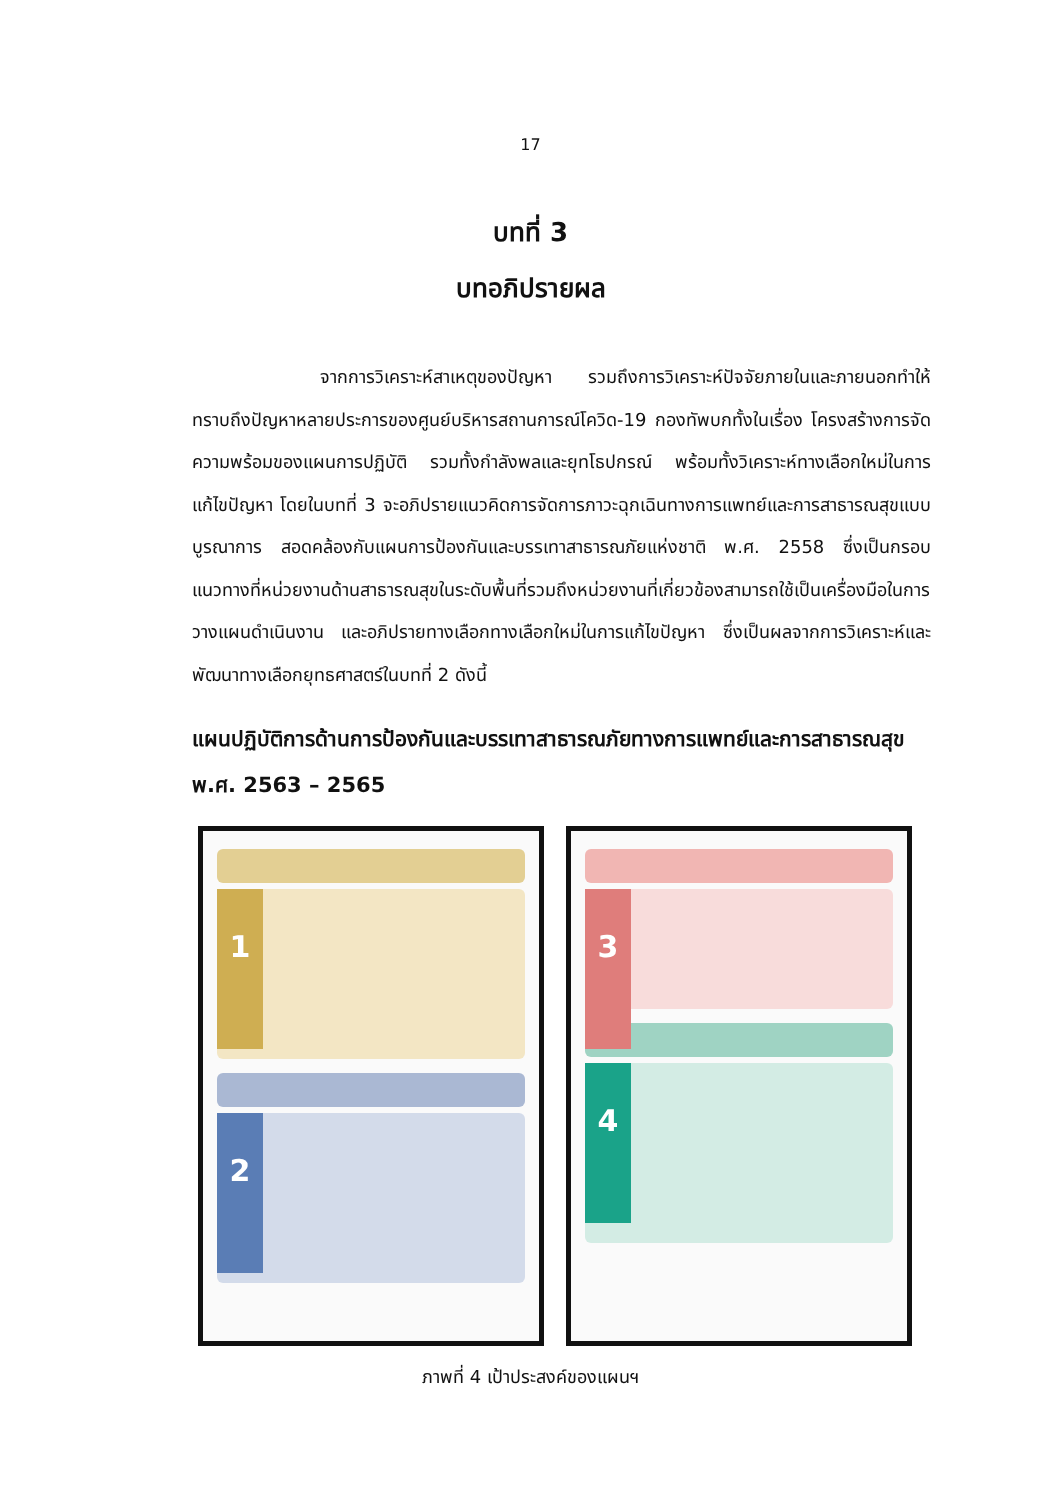17
บทที่ 3
บทอภิปรายผล
จากการวิเคราะห์สาเหตุของปัญหา รวมถึงการวิเคราะห์ปัจจัยภายในและภายนอกทำให้ทราบถึงปัญหาหลายประการของศูนย์บริหารสถานการณ์โควิด-19 กองทัพบกทั้งในเรื่อง โครงสร้างการจัด ความพร้อมของแผนการปฏิบัติ รวมทั้งกำลังพลและยุทโธปกรณ์ พร้อมทั้งวิเคราะห์ทางเลือกใหม่ในการแก้ไขปัญหา โดยในบทที่ 3 จะอภิปรายแนวคิดการจัดการภาวะฉุกเฉินทางการแพทย์และการสาธารณสุขแบบบูรณาการ สอดคล้องกับแผนการป้องกันและบรรเทาสาธารณภัยแห่งชาติ พ.ศ. 2558 ซึ่งเป็นกรอบแนวทางที่หน่วยงานด้านสาธารณสุขในระดับพื้นที่รวมถึงหน่วยงานที่เกี่ยวข้องสามารถใช้เป็นเครื่องมือในการวางแผนดำเนินงาน และอภิปรายทางเลือกทางเลือกใหม่ในการแก้ไขปัญหา ซึ่งเป็นผลจากการวิเคราะห์และพัฒนาทางเลือกยุทธศาสตร์ในบทที่ 2 ดังนี้
แผนปฏิบัติการด้านการป้องกันและบรรเทาสาธารณภัยทางการแพทย์และการสาธารณสุข พ.ศ. 2563 – 2565
1
2
3
4
ภาพที่ 4 เป้าประสงค์ของแผนฯ